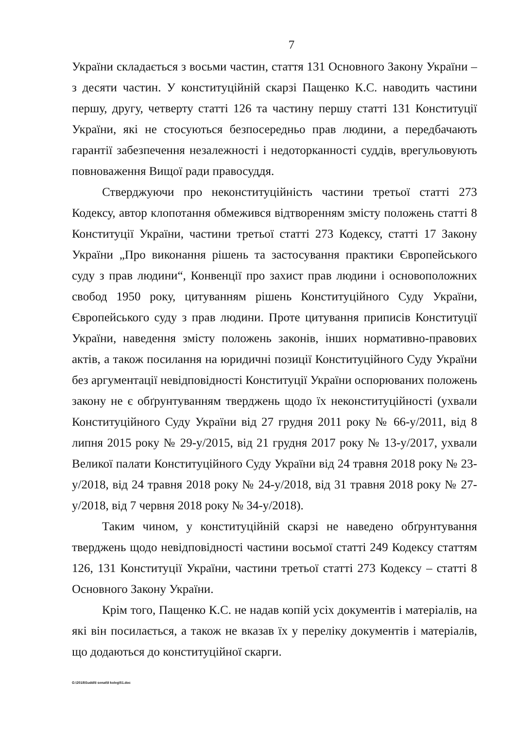7
України складається з восьми частин, стаття 131 Основного Закону України – з десяти частин. У конституційній скарзі Пащенко К.С. наводить частини першу, другу, четверту статті 126 та частину першу статті 131 Конституції України, які не стосуються безпосередньо прав людини, а передбачають гарантії забезпечення незалежності і недоторканності суддів, врегульовують повноваження Вищої ради правосуддя.
Стверджуючи про неконституційність частини третьої статті 273 Кодексу, автор клопотання обмежився відтворенням змісту положень статті 8 Конституції України, частини третьої статті 273 Кодексу, статті 17 Закону України „Про виконання рішень та застосування практики Європейського суду з прав людини“, Конвенції про захист прав людини і основоположних свобод 1950 року, цитуванням рішень Конституційного Суду України, Європейського суду з прав людини. Проте цитування приписів Конституції України, наведення змісту положень законів, інших нормативно-правових актів, а також посилання на юридичні позиції Конституційного Суду України без аргументації невідповідності Конституції України оспорюваних положень закону не є обґрунтуванням тверджень щодо їх неконституційності (ухвали Конституційного Суду України від 27 грудня 2011 року № 66-у/2011, від 8 липня 2015 року № 29-у/2015, від 21 грудня 2017 року № 13-у/2017, ухвали Великої палати Конституційного Суду України від 24 травня 2018 року № 23-у/2018, від 24 травня 2018 року № 24-у/2018, від 31 травня 2018 року № 27-у/2018, від 7 червня 2018 року № 34-у/2018).
Таким чином, у конституційній скарзі не наведено обґрунтування тверджень щодо невідповідності частини восьмої статті 249 Кодексу статтям 126, 131 Конституції України, частини третьої статті 273 Кодексу – статті 8 Основного Закону України.
Крім того, Пащенко К.С. не надав копій усіх документів і матеріалів, на які він посилається, а також не вказав їх у переліку документів і матеріалів, що додаються до конституційної скарги.
G:\2018\Suddi\I senat\II koleg\51.doc